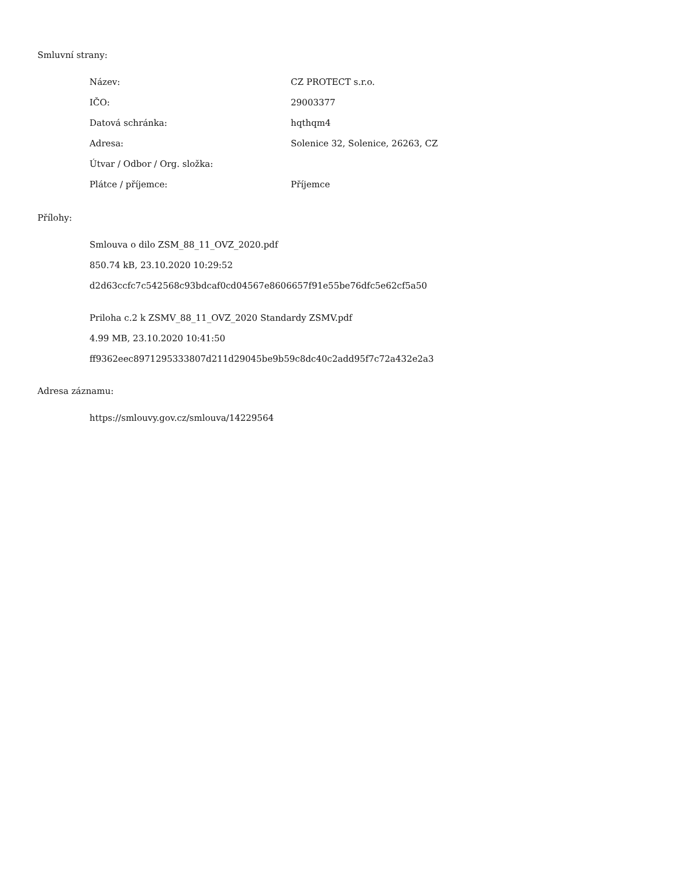Smluvní strany:
| Název: | CZ PROTECT s.r.o. |
| IČO: | 29003377 |
| Datová schránka: | hqthqm4 |
| Adresa: | Solenice 32, Solenice, 26263, CZ |
| Útvar / Odbor / Org. složka: | |
| Plátce / příjemce: | Příjemce |
Přílohy:
Smlouva o dilo ZSM_88_11_OVZ_2020.pdf
850.74 kB, 23.10.2020 10:29:52
d2d63ccfc7c542568c93bdcaf0cd04567e8606657f91e55be76dfc5e62cf5a50
Priloha c.2 k ZSMV_88_11_OVZ_2020 Standardy ZSMV.pdf
4.99 MB, 23.10.2020 10:41:50
ff9362eec8971295333807d211d29045be9b59c8dc40c2add95f7c72a432e2a3
Adresa záznamu:
https://smlouvy.gov.cz/smlouva/14229564